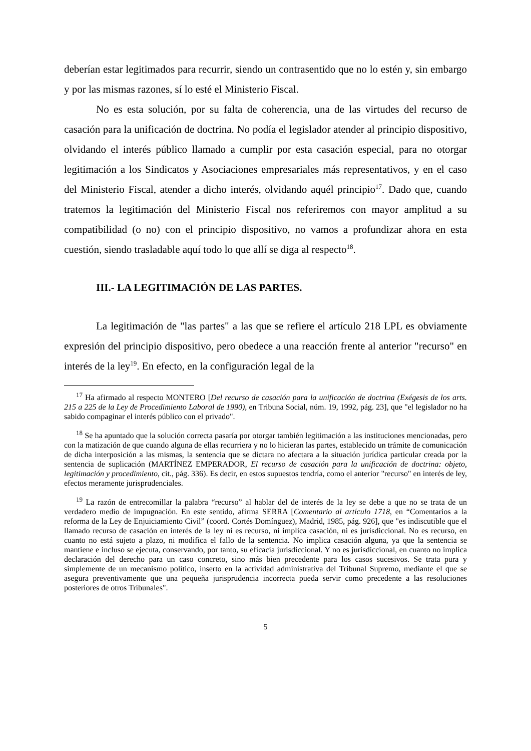deberían estar legitimados para recurrir, siendo un contrasentido que no lo estén y, sin embargo y por las mismas razones, sí lo esté el Ministerio Fiscal.
No es esta solución, por su falta de coherencia, una de las virtudes del recurso de casación para la unificación de doctrina. No podía el legislador atender al principio dispositivo, olvidando el interés público llamado a cumplir por esta casación especial, para no otorgar legitimación a los Sindicatos y Asociaciones empresariales más representativos, y en el caso del Ministerio Fiscal, atender a dicho interés, olvidando aquél principio<sup>17</sup>. Dado que, cuando tratemos la legitimación del Ministerio Fiscal nos referiremos con mayor amplitud a su compatibilidad (o no) con el principio dispositivo, no vamos a profundizar ahora en esta cuestión, siendo trasladable aquí todo lo que allí se diga al respecto<sup>18</sup>.
III.- LA LEGITIMACIÓN DE LAS PARTES.
La legitimación de "las partes" a las que se refiere el artículo 218 LPL es obviamente expresión del principio dispositivo, pero obedece a una reacción frente al anterior "recurso" en interés de la ley<sup>19</sup>. En efecto, en la configuración legal de la
<sup>17</sup> Ha afirmado al respecto MONTERO [Del recurso de casación para la unificación de doctrina (Exégesis de los arts. 215 a 225 de la Ley de Procedimiento Laboral de 1990), en Tribuna Social, núm. 19, 1992, pág. 23], que "el legislador no ha sabido compaginar el interés público con el privado".
<sup>18</sup> Se ha apuntado que la solución correcta pasaría por otorgar también legitimación a las instituciones mencionadas, pero con la matización de que cuando alguna de ellas recurriera y no lo hicieran las partes, establecido un trámite de comunicación de dicha interposición a las mismas, la sentencia que se dictara no afectara a la situación jurídica particular creada por la sentencia de suplicación (MARTÍNEZ EMPERADOR, El recurso de casación para la unificación de doctrina: objeto, legitimación y procedimiento, cit., pág. 336). Es decir, en estos supuestos tendría, como el anterior "recurso" en interés de ley, efectos meramente jurisprudenciales.
<sup>19</sup> La razón de entrecomillar la palabra “recurso” al hablar del de interés de la ley se debe a que no se trata de un verdadero medio de impugnación. En este sentido, afirma SERRA [Comentario al artículo 1718, en “Comentarios a la reforma de la Ley de Enjuiciamiento Civil” (coord. Cortés Domínguez), Madrid, 1985, pág. 926], que "es indiscutible que el llamado recurso de casación en interés de la ley ni es recurso, ni implica casación, ni es jurisdiccional. No es recurso, en cuanto no está sujeto a plazo, ni modifica el fallo de la sentencia. No implica casación alguna, ya que la sentencia se mantiene e incluso se ejecuta, conservando, por tanto, su eficacia jurisdiccional. Y no es jurisdiccional, en cuanto no implica declaración del derecho para un caso concreto, sino más bien precedente para los casos sucesivos. Se trata pura y simplemente de un mecanismo político, inserto en la actividad administrativa del Tribunal Supremo, mediante el que se asegura preventivamente que una pequeña jurisprudencia incorrecta pueda servir como precedente a las resoluciones posteriores de otros Tribunales".
5